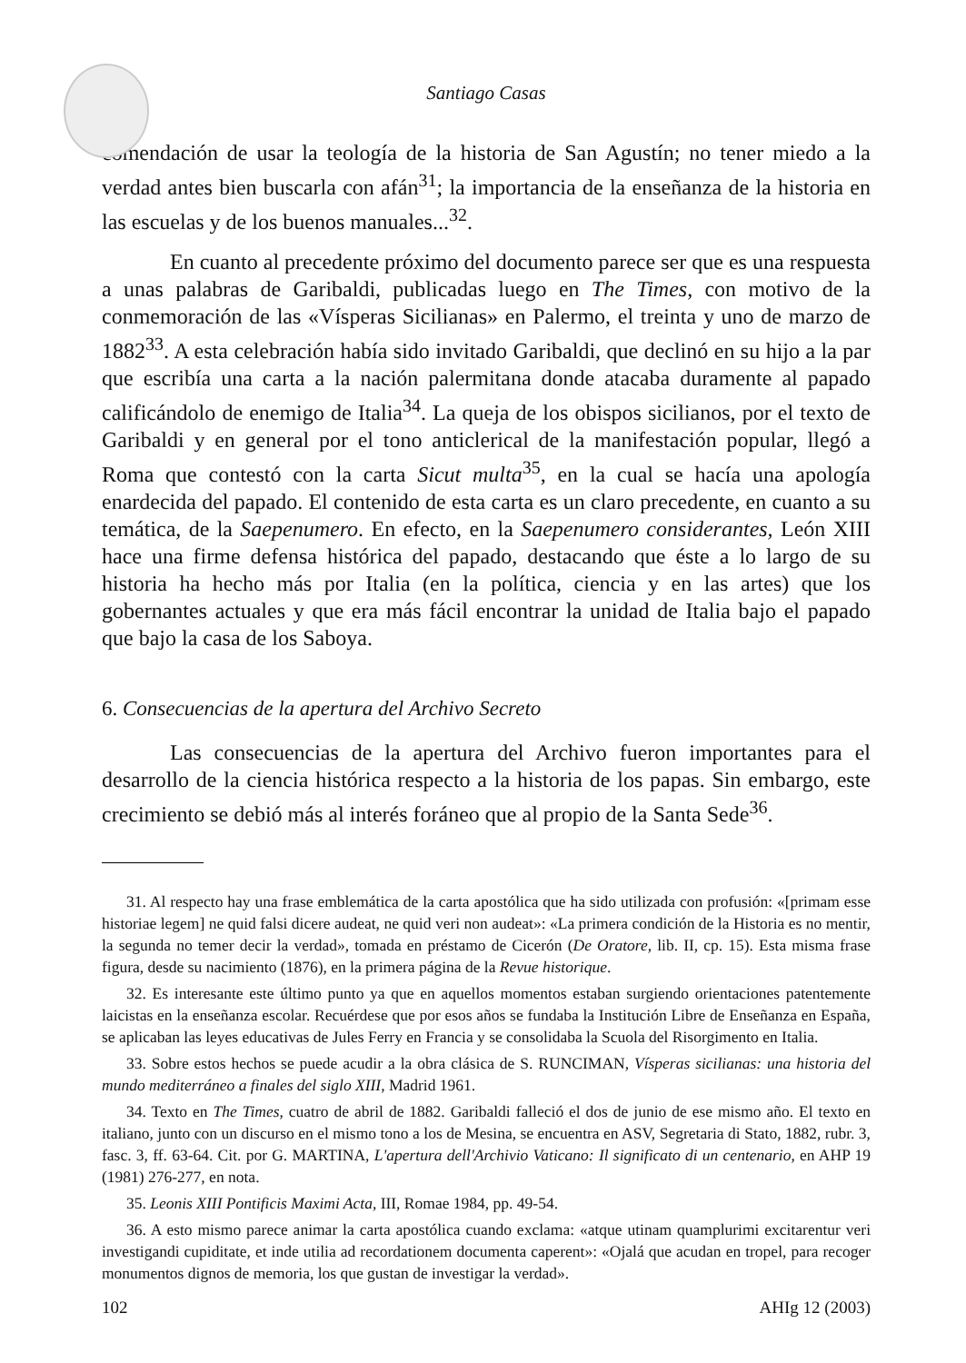Santiago Casas
comendación de usar la teología de la historia de San Agustín; no tener miedo a la verdad antes bien buscarla con afán<sup>31</sup>; la importancia de la enseñanza de la historia en las escuelas y de los buenos manuales...<sup>32</sup>.
En cuanto al precedente próximo del documento parece ser que es una respuesta a unas palabras de Garibaldi, publicadas luego en The Times, con motivo de la conmemoración de las «Vísperas Sicilianas» en Palermo, el treinta y uno de marzo de 1882<sup>33</sup>. A esta celebración había sido invitado Garibaldi, que declinó en su hijo a la par que escribía una carta a la nación palermitana donde atacaba duramente al papado calificándolo de enemigo de Italia<sup>34</sup>. La queja de los obispos sicilianos, por el texto de Garibaldi y en general por el tono anticlerical de la manifestación popular, llegó a Roma que contestó con la carta Sicut multa<sup>35</sup>, en la cual se hacía una apología enardecida del papado. El contenido de esta carta es un claro precedente, en cuanto a su temática, de la Saepenumero. En efecto, en la Saepenumero considerantes, León XIII hace una firme defensa histórica del papado, destacando que éste a lo largo de su historia ha hecho más por Italia (en la política, ciencia y en las artes) que los gobernantes actuales y que era más fácil encontrar la unidad de Italia bajo el papado que bajo la casa de los Saboya.
6. Consecuencias de la apertura del Archivo Secreto
Las consecuencias de la apertura del Archivo fueron importantes para el desarrollo de la ciencia histórica respecto a la historia de los papas. Sin embargo, este crecimiento se debió más al interés foráneo que al propio de la Santa Sede<sup>36</sup>.
31. Al respecto hay una frase emblemática de la carta apostólica que ha sido utilizada con profusión: «[primam esse historiae legem] ne quid falsi dicere audeat, ne quid veri non audeat»: «La primera condición de la Historia es no mentir, la segunda no temer decir la verdad», tomada en préstamo de Cicerón (De Oratore, lib. II, cp. 15). Esta misma frase figura, desde su nacimiento (1876), en la primera página de la Revue historique.
32. Es interesante este último punto ya que en aquellos momentos estaban surgiendo orientaciones patentemente laicistas en la enseñanza escolar. Recuérdese que por esos años se fundaba la Institución Libre de Enseñanza en España, se aplicaban las leyes educativas de Jules Ferry en Francia y se consolidaba la Scuola del Risorgimento en Italia.
33. Sobre estos hechos se puede acudir a la obra clásica de S. RUNCIMAN, Vísperas sicilianas: una historia del mundo mediterráneo a finales del siglo XIII, Madrid 1961.
34. Texto en The Times, cuatro de abril de 1882. Garibaldi falleció el dos de junio de ese mismo año. El texto en italiano, junto con un discurso en el mismo tono a los de Mesina, se encuentra en ASV, Segretaria di Stato, 1882, rubr. 3, fasc. 3, ff. 63-64. Cit. por G. MARTINA, L'apertura dell'Archivio Vaticano: Il significato di un centenario, en AHP 19 (1981) 276-277, en nota.
35. Leonis XIII Pontificis Maximi Acta, III, Romae 1984, pp. 49-54.
36. A esto mismo parece animar la carta apostólica cuando exclama: «atque utinam quamplurimi excitarentur veri investigandi cupiditate, et inde utilia ad recordationem documenta caperent»: «Ojalá que acudan en tropel, para recoger monumentos dignos de memoria, los que gustan de investigar la verdad».
102 AHIg 12 (2003)